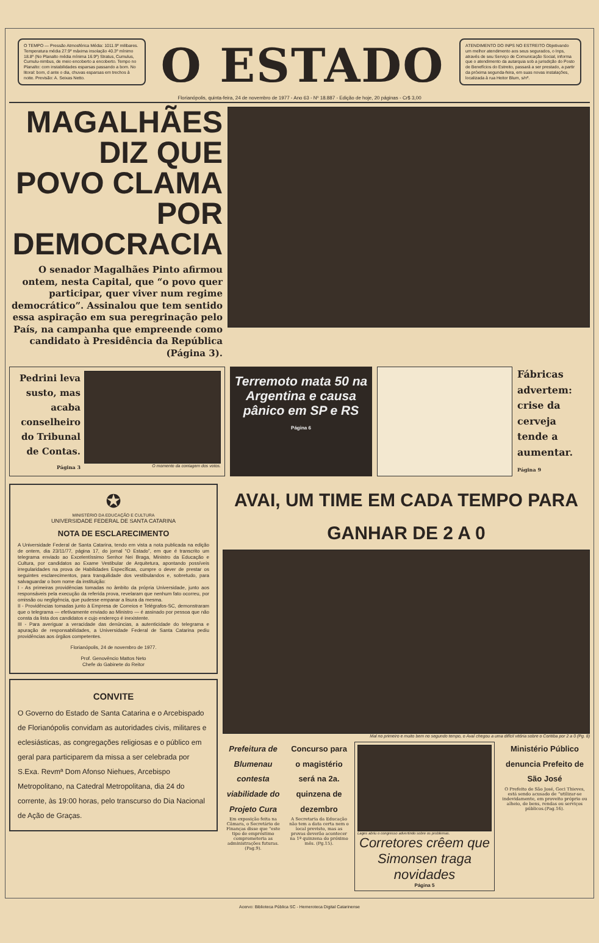O TEMPO — Pressão Atmosférica Média: 1011.9º milibares. Temperatura média 27.9º máxima insolação 40.3º mínimo 18.8º (No Planalto média mínima 16.9º) Stratus, Cumulus, Cumulu-nimbus, de meio encoberto a encoberto. Tempo no Planalto: com instabilidades esparsas passando a bom. No litoral: bom, d ante o dia, chuvas esparsas em trechos à noite. Previsão: A. Seixas Netto.
O ESTADO
ATENDIMENTO DO INPS NO ESTREITO Objetivando um melhor atendimento aos seus segurados, o Inps, através de seu Serviço de Comunicação Social, informa que o atendimento da autarquia sob a jurisdição do Posto de Benefícios do Estreito, passará a ser prestado, a partir da próxima segunda-feira, em suas novas instalações, localizada à rua Heitor Blum, s/nº.
Florianópolis, quinta-feira, 24 de novembro de 1977 - Ano 63 - Nº 18.887 - Edição de hoje, 20 páginas - Cr$ 3,00
MAGALHÃES DIZ QUE POVO CLAMA POR DEMOCRACIA
O senador Magalhães Pinto afirmou ontem, nesta Capital, que “o povo quer participar, quer viver num regime democrático”. Assinalou que tem sentido essa aspiração em sua peregrinação pelo País, na campanha que empreende como candidato à Presidência da República (Página 3).
Pedrini leva susto, mas acaba conselheiro do Tribunal de Contas.
Página 3
O momento da contagem dos votos.
Terremoto mata 50 na Argentina e causa pânico em SP e RS
Página 6
Fábricas advertem: crise da cerveja tende a aumentar.
Página 9
✪
MINISTÉRIO DA EDUCAÇÃO E CULTURA
UNIVERSIDADE FEDERAL DE SANTA CATARINA
NOTA DE ESCLARECIMENTO
A Universidade Federal de Santa Catarina, tendo em vista a nota publicada na edição de ontem, dia 23/11/77, página 17, do jornal “O Estado”, em que é transcrito um telegrama enviado ao Excelentíssimo Senhor Nei Braga, Ministro da Educação e Cultura, por candidatos ao Exame Vestibular de Arquitetura, apontando possíveis irregularidades na prova de Habilidades Específicas, cumpre o dever de prestar os seguintes esclarecimentos, para tranquilidade dos vestibulandos e, sobretudo, para salvaguardar o bom nome da instituição:
I - As primeiras providências tomadas no âmbito da própria Universidade, junto aos responsáveis pela execução da referida prova, revelaram que nenhum fato ocorreu, por omissão ou negligência, que pudesse empanar a lisura da mesma.
II - Providências tomadas junto à Empresa de Correios e Telégrafos-SC, demonstraram que o telegrama — efetivamente enviado ao Ministro — é assinado por pessoa que não consta da lista dos candidatos e cujo endereço é inexistente.
III - Para averiguar a veracidade das denúncias, a autenticidade do telegrama e apuração de responsabilidades, a Universidade Federal de Santa Catarina pediu providências aos órgãos competentes.
Florianópolis, 24 de novembro de 1977.
Prof. Genovêncio Mattos Neto
Chefe do Gabinete do Reitor
CONVITE
O Governo do Estado de Santa Catarina e o Arcebispado de Florianópolis convidam as autoridades civis, militares e eclesiásticas, as congregações religiosas e o público em geral para participarem da missa a ser celebrada por S.Exa. Revmª Dom Afonso Niehues, Arcebispo Metropolitano, na Catedral Metropolitana, dia 24 do corrente, às 19:00 horas, pelo transcurso do Dia Nacional de Ação de Graças.
AVAI, UM TIME EM CADA TEMPO PARA GANHAR DE 2 A 0
Mal no primeiro e muito bem no segundo tempo, o Avaí chegou a uma difícil vitória sobre o Coritiba por 2 a 0 (Pg. 8)
Prefeitura de Blumenau contesta viabilidade do Projeto Cura
Em exposição feita na Câmara, o Secretário de Finanças disse que “este tipo de empréstimo comprometeria as administrações futuras. (Pag.9).
Concurso para o magistério será na 2a. quinzena de dezembro
A Secretaria da Educação não tem a data certa nem o local previsto, mas as provas deverão acontecer na 1ª quinzena do próximo mês. (Pg.15).
Lages abriu o congresso advertindo sobre os problemas.
Corretores crêem que Simonsen traga novidades
Página 5
Ministério Público denuncia Prefeito de São José
O Prefeito de São José, Geci Thieves, está sendo acusado de “utilizar-se indevidamente, em proveito próprio ou alheio, de bens, rendas ou serviços públicos.(Pag.16).
Acervo: Biblioteca Pública SC - Hemeroteca Digital Catarinense